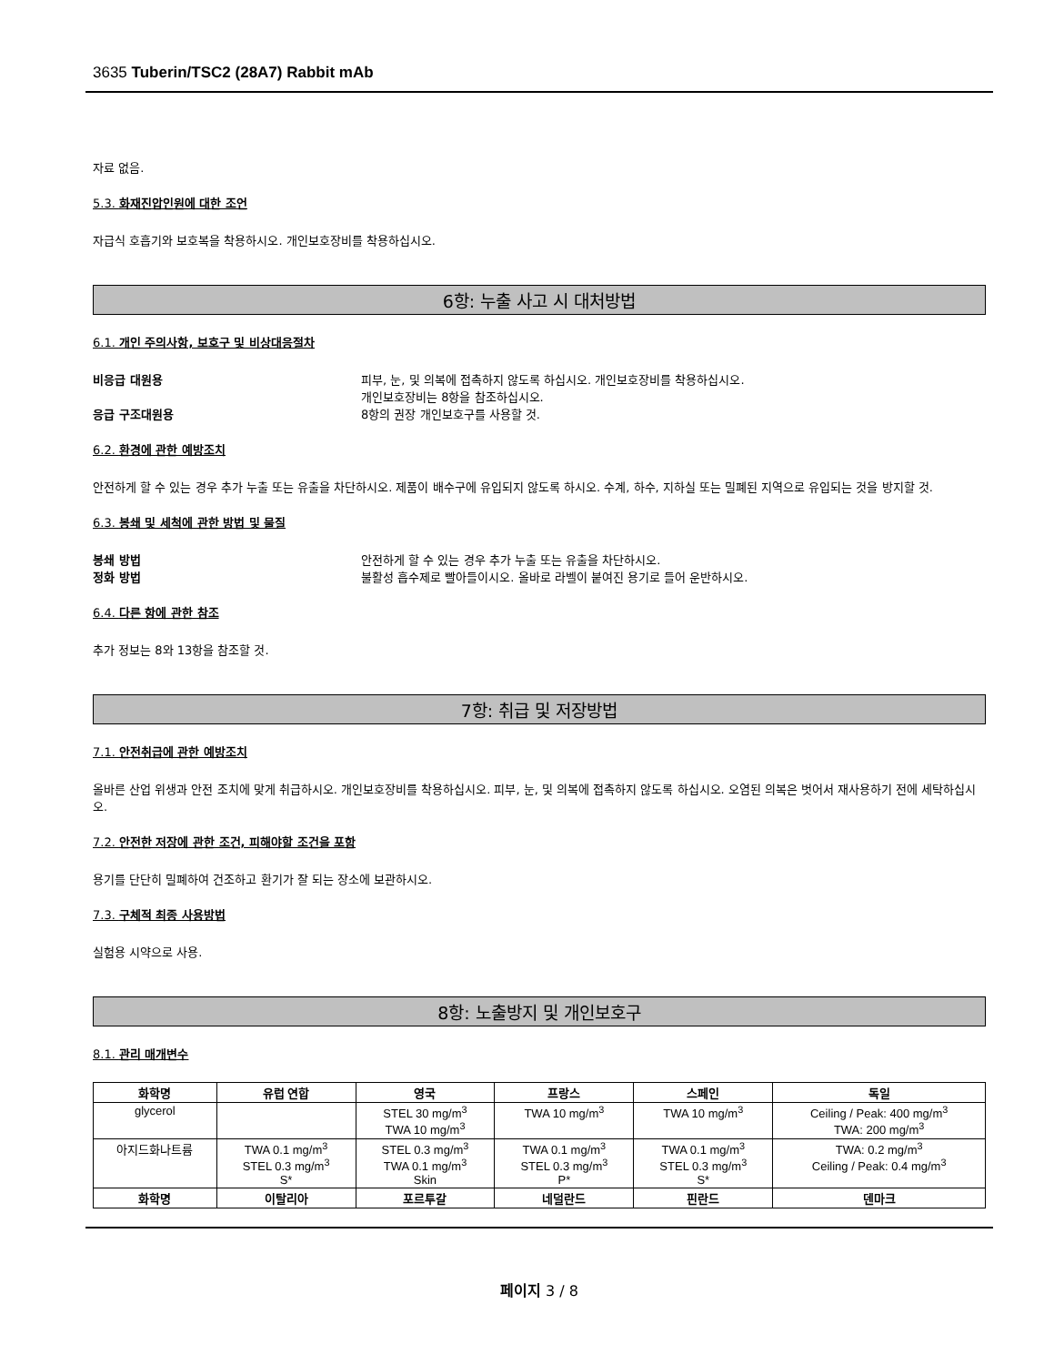3635 Tuberin/TSC2 (28A7) Rabbit mAb
자료 없음.
5.3. 화재진압인원에 대한 조언
자급식 호흡기와 보호복을 착용하시오. 개인보호장비를 착용하십시오.
6항: 누출 사고 시 대처방법
6.1. 개인 주의사항, 보호구 및 비상대응절차
비응급 대원용 피부, 눈, 및 의복에 접촉하지 않도록 하십시오. 개인보호장비를 착용하십시오.
개인보호장비는 8항을 참조하십시오. 응급 구조대원용 8항의 권장 개인보호구를 사용할 것.
6.2. 환경에 관한 예방조치
안전하게 할 수 있는 경우 추가 누출 또는 유출을 차단하시오. 제품이 배수구에 유입되지 않도록 하시오. 수계, 하수, 지하실 또는 밀폐된 지역으로 유입되는 것을 방지할 것.
6.3. 봉쇄 및 세척에 관한 방법 및 물질
봉쇄 방법 안전하게 할 수 있는 경우 추가 누출 또는 유출을 차단하시오. 정화 방법 불활성 흡수제로 빨아들이시오. 올바로 라벨이 붙여진 용기로 들어 운반하시오.
6.4. 다른 항에 관한 참조
추가 정보는 8와 13항을 참조할 것.
7항: 취급 및 저장방법
7.1. 안전취급에 관한 예방조치
올바른 산업 위생과 안전 조치에 맞게 취급하시오. 개인보호장비를 착용하십시오. 피부, 눈, 및 의복에 접촉하지 않도록 하십시오. 오염된 의복은 벗어서 재사용하기 전에 세탁하십시오.
7.2. 안전한 저장에 관한 조건, 피해야할 조건을 포함
용기를 단단히 밀폐하여 건조하고 환기가 잘 되는 장소에 보관하시오.
7.3. 구체적 최종 사용방법
실험용 시약으로 사용.
8항: 노출방지 및 개인보호구
8.1. 관리 매개변수
| 화학명 | 유럽 연합 | 영국 | 프랑스 | 스페인 | 독일 |
| --- | --- | --- | --- | --- | --- |
| glycerol | | STEL 30 mg/m<sup>3</sup> TWA 10 mg/m<sup>3</sup> | TWA 10 mg/m<sup>3</sup> | TWA 10 mg/m<sup>3</sup> | Ceiling / Peak: 400 mg/m<sup>3</sup> TWA: 200 mg/m<sup>3</sup> |
| 아지드화나트륨 | TWA 0.1 mg/m<sup>3</sup> STEL 0.3 mg/m<sup>3</sup> S* | STEL 0.3 mg/m<sup>3</sup> TWA 0.1 mg/m<sup>3</sup> Skin | TWA 0.1 mg/m<sup>3</sup> STEL 0.3 mg/m<sup>3</sup> P* | TWA 0.1 mg/m<sup>3</sup> STEL 0.3 mg/m<sup>3</sup> S* | TWA: 0.2 mg/m<sup>3</sup> Ceiling / Peak: 0.4 mg/m<sup>3</sup> |
| 화학명 | 이탈리아 | 포르투갈 | 네덜란드 | 핀란드 | 덴마크 |
페이지 3 / 8